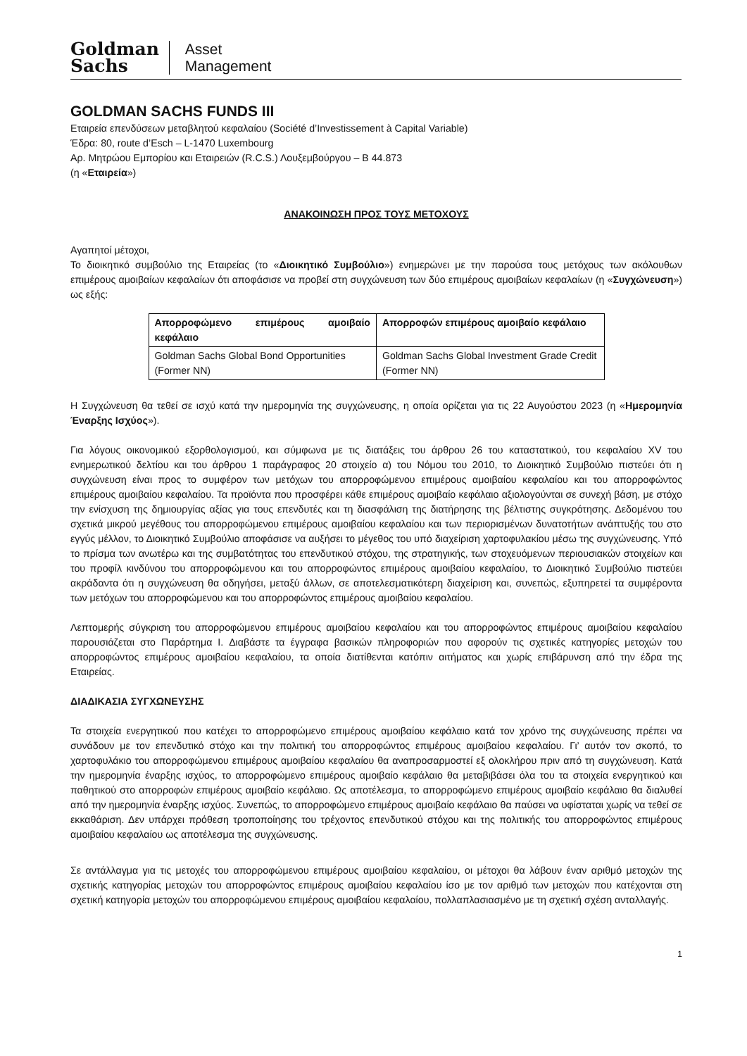Goldman
Sachs
Asset
Management
GOLDMAN SACHS FUNDS III
Εταιρεία επενδύσεων μεταβλητού κεφαλαίου (Société d’Investissement à Capital Variable)
Έδρα: 80, route d’Esch – L-1470 Luxembourg
Αρ. Μητρώου Εμπορίου και Εταιρειών (R.C.S.) Λουξεμβούργου – B 44.873
(η «Εταιρεία»)
ΑΝΑΚΟΙΝΩΣΗ ΠΡΟΣ ΤΟΥΣ ΜΕΤΟΧΟΥΣ
Αγαπητοί μέτοχοι,
Το διοικητικό συμβούλιο της Εταιρείας (το «Διοικητικό Συμβούλιο») ενημερώνει με την παρούσα τους μετόχους των ακόλουθων επιμέρους αμοιβαίων κεφαλαίων ότι αποφάσισε να προβεί στη συγχώνευση των δύο επιμέρους αμοιβαίων κεφαλαίων (η «Συγχώνευση») ως εξής:
| Απορροφώμενο επιμέρους αμοιβαίο κεφάλαιο | Απορροφών επιμέρους αμοιβαίο κεφάλαιο |
| --- | --- |
| Goldman Sachs Global Bond Opportunities (Former NN) | Goldman Sachs Global Investment Grade Credit (Former NN) |
Η Συγχώνευση θα τεθεί σε ισχύ κατά την ημερομηνία της συγχώνευσης, η οποία ορίζεται για τις 22 Αυγούστου 2023 (η «Ημερομηνία Έναρξης Ισχύος»).
Για λόγους οικονομικού εξορθολογισμού, και σύμφωνα με τις διατάξεις του άρθρου 26 του καταστατικού, του κεφαλαίου XV του ενημερωτικού δελτίου και του άρθρου 1 παράγραφος 20 στοιχείο α) του Νόμου του 2010, το Διοικητικό Συμβούλιο πιστεύει ότι η συγχώνευση είναι προς το συμφέρον των μετόχων του απορροφώμενου επιμέρους αμοιβαίου κεφαλαίου και του απορροφώντος επιμέρους αμοιβαίου κεφαλαίου. Τα προϊόντα που προσφέρει κάθε επιμέρους αμοιβαίο κεφάλαιο αξιολογούνται σε συνεχή βάση, με στόχο την ενίσχυση της δημιουργίας αξίας για τους επενδυτές και τη διασφάλιση της διατήρησης της βέλτιστης συγκρότησης. Δεδομένου του σχετικά μικρού μεγέθους του απορροφώμενου επιμέρους αμοιβαίου κεφαλαίου και των περιορισμένων δυνατοτήτων ανάπτυξής του στο εγγύς μέλλον, το Διοικητικό Συμβούλιο αποφάσισε να αυξήσει το μέγεθος του υπό διαχείριση χαρτοφυλακίου μέσω της συγχώνευσης. Υπό το πρίσμα των ανωτέρω και της συμβατότητας του επενδυτικού στόχου, της στρατηγικής, των στοχευόμενων περιουσιακών στοιχείων και του προφίλ κινδύνου του απορροφώμενου και του απορροφώντος επιμέρους αμοιβαίου κεφαλαίου, το Διοικητικό Συμβούλιο πιστεύει ακράδαντα ότι η συγχώνευση θα οδηγήσει, μεταξύ άλλων, σε αποτελεσματικότερη διαχείριση και, συνεπώς, εξυπηρετεί τα συμφέροντα των μετόχων του απορροφώμενου και του απορροφώντος επιμέρους αμοιβαίου κεφαλαίου.
Λεπτομερής σύγκριση του απορροφώμενου επιμέρους αμοιβαίου κεφαλαίου και του απορροφώντος επιμέρους αμοιβαίου κεφαλαίου παρουσιάζεται στο Παράρτημα I. Διαβάστε τα έγγραφα βασικών πληροφοριών που αφορούν τις σχετικές κατηγορίες μετοχών του απορροφώντος επιμέρους αμοιβαίου κεφαλαίου, τα οποία διατίθενται κατόπιν αιτήματος και χωρίς επιβάρυνση από την έδρα της Εταιρείας.
ΔΙΑΔΙΚΑΣΙΑ ΣΥΓΧΩΝΕΥΣΗΣ
Τα στοιχεία ενεργητικού που κατέχει το απορροφώμενο επιμέρους αμοιβαίου κεφάλαιο κατά τον χρόνο της συγχώνευσης πρέπει να συνάδουν με τον επενδυτικό στόχο και την πολιτική του απορροφώντος επιμέρους αμοιβαίου κεφαλαίου. Γι’ αυτόν τον σκοπό, το χαρτοφυλάκιο του απορροφώμενου επιμέρους αμοιβαίου κεφαλαίου θα αναπροσαρμοστεί εξ ολοκλήρου πριν από τη συγχώνευση. Κατά την ημερομηνία έναρξης ισχύος, το απορροφώμενο επιμέρους αμοιβαίο κεφάλαιο θα μεταβιβάσει όλα του τα στοιχεία ενεργητικού και παθητικού στο απορροφών επιμέρους αμοιβαίο κεφάλαιο. Ως αποτέλεσμα, το απορροφώμενο επιμέρους αμοιβαίο κεφάλαιο θα διαλυθεί από την ημερομηνία έναρξης ισχύος. Συνεπώς, το απορροφώμενο επιμέρους αμοιβαίο κεφάλαιο θα παύσει να υφίσταται χωρίς να τεθεί σε εκκαθάριση. Δεν υπάρχει πρόθεση τροποποίησης του τρέχοντος επενδυτικού στόχου και της πολιτικής του απορροφώντος επιμέρους αμοιβαίου κεφαλαίου ως αποτέλεσμα της συγχώνευσης.
Σε αντάλλαγμα για τις μετοχές του απορροφώμενου επιμέρους αμοιβαίου κεφαλαίου, οι μέτοχοι θα λάβουν έναν αριθμό μετοχών της σχετικής κατηγορίας μετοχών του απορροφώντος επιμέρους αμοιβαίου κεφαλαίου ίσο με τον αριθμό των μετοχών που κατέχονται στη σχετική κατηγορία μετοχών του απορροφώμενου επιμέρους αμοιβαίου κεφαλαίου, πολλαπλασιασμένο με τη σχετική σχέση ανταλλαγής.
1